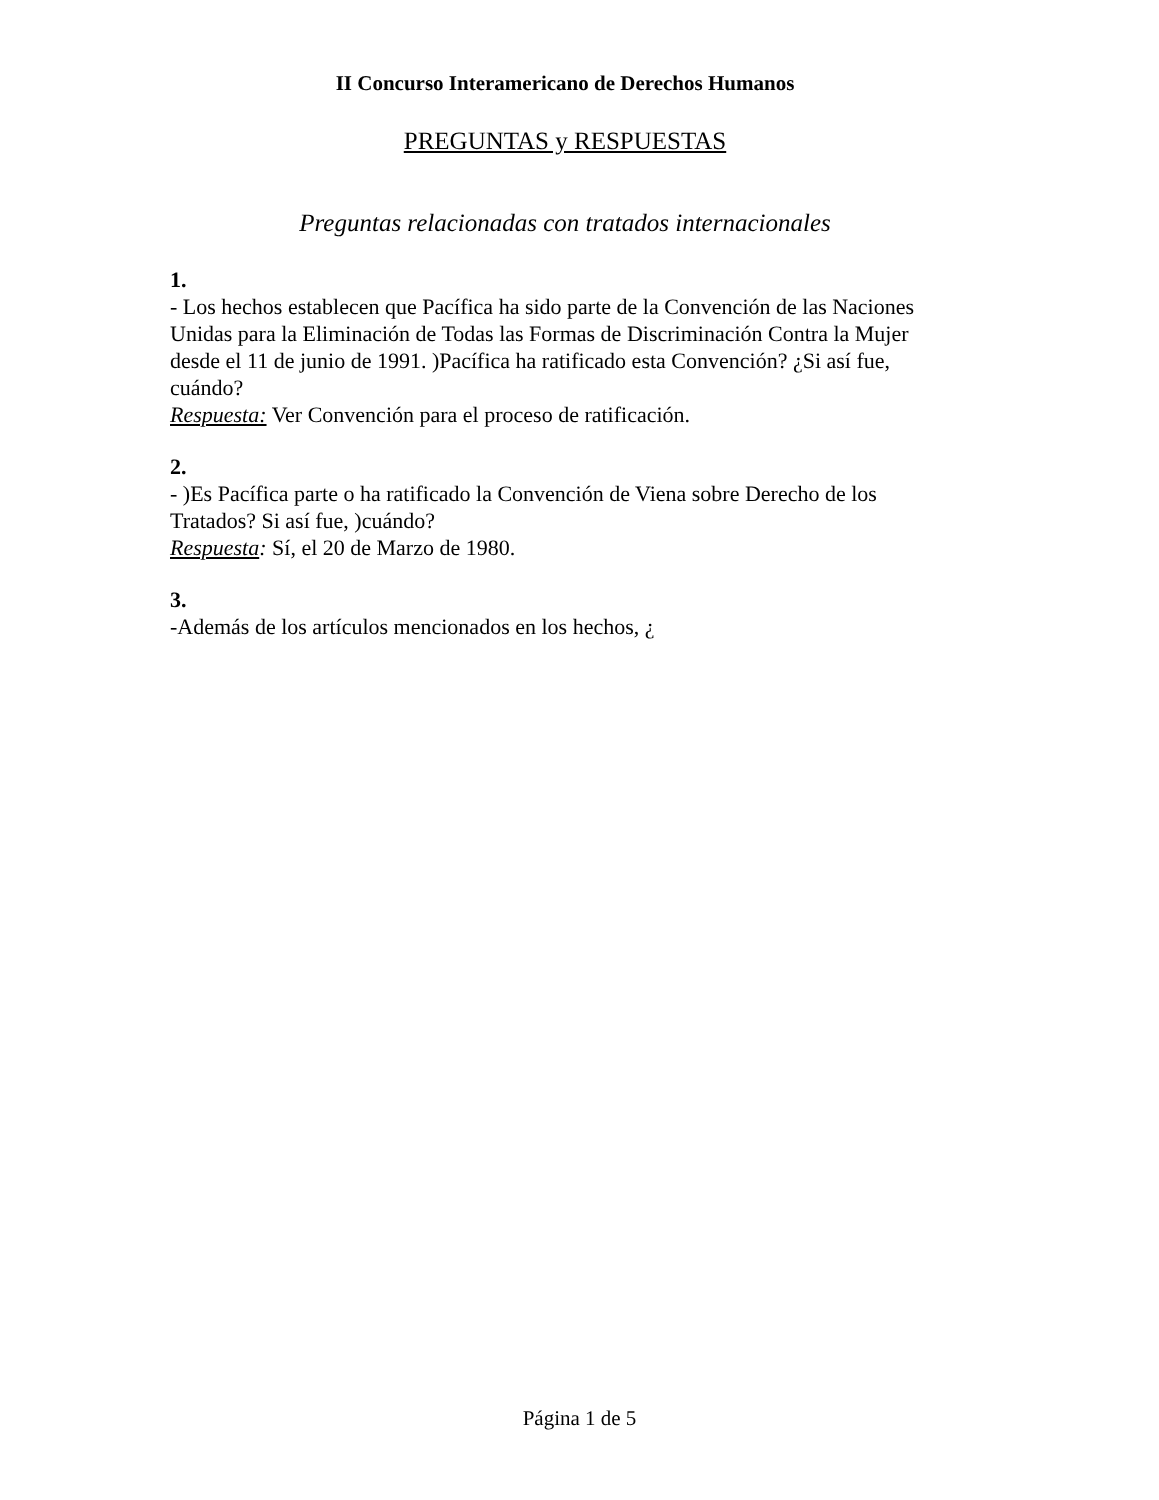II Concurso Interamericano de Derechos Humanos
PREGUNTAS y RESPUESTAS
Preguntas relacionadas con tratados internacionales
1.
- Los hechos establecen que Pacífica ha sido parte de la Convención de las Naciones Unidas para la Eliminación de Todas las Formas de Discriminación Contra la Mujer desde el 11 de junio de 1991. )Pacífica ha ratificado esta Convención? ¿Si así fue, cuándo?
Respuesta: Ver Convención para el proceso de ratificación.
2.
- )Es Pacífica parte o ha ratificado la Convención de Viena sobre Derecho de los Tratados? Si así fue, )cuándo?
Respuesta: Sí, el 20 de Marzo de 1980.
3.
-Además de los artículos mencionados en los hechos, ¿
Página 1 de 5